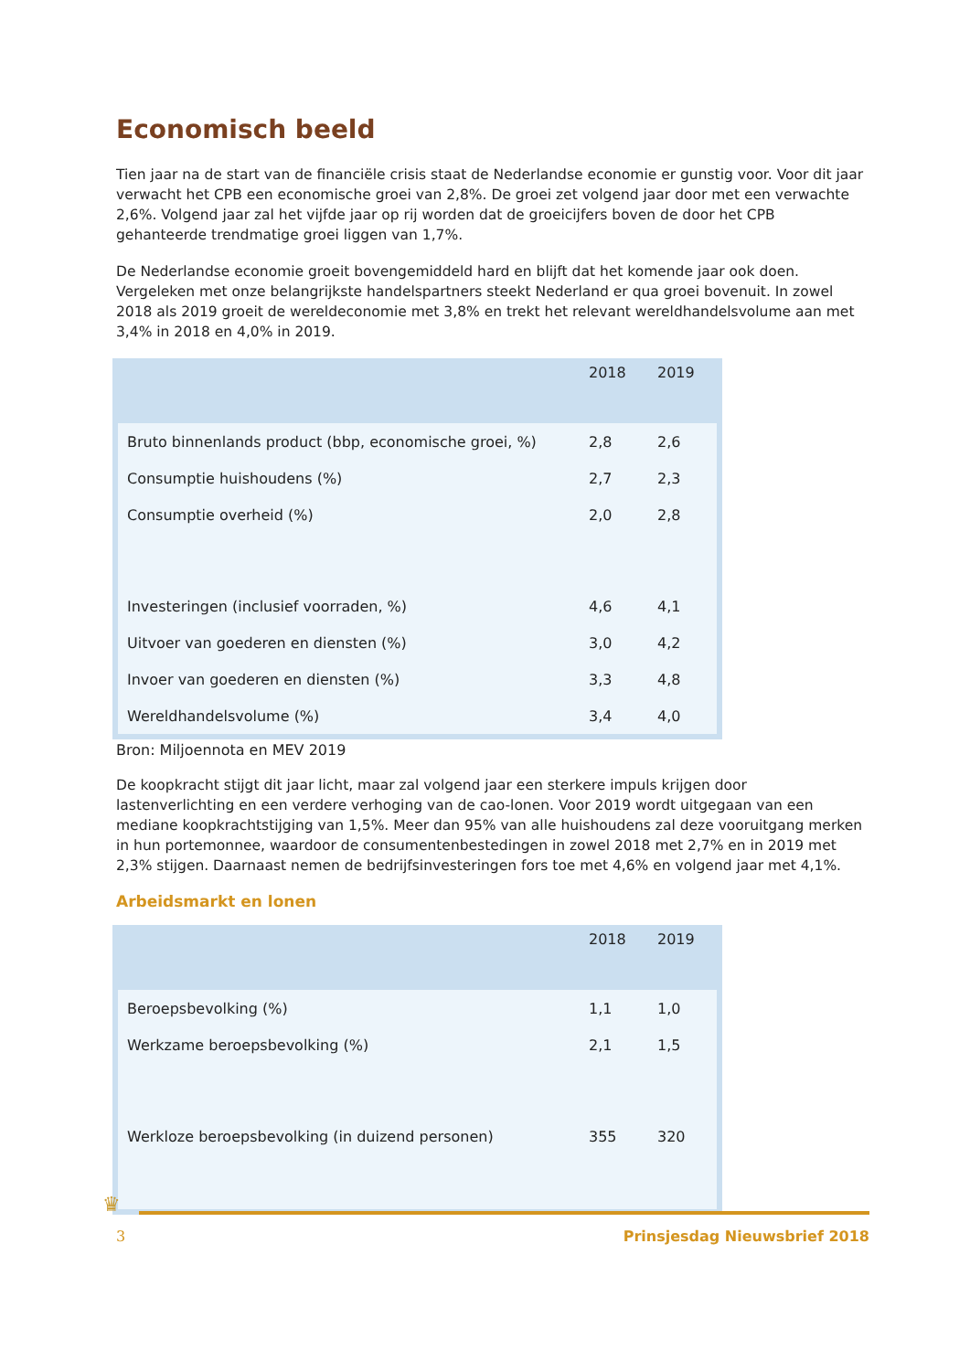Economisch beeld
Tien jaar na de start van de financiële crisis staat de Nederlandse economie er gunstig voor. Voor dit jaar verwacht het CPB een economische groei van 2,8%. De groei zet volgend jaar door met een verwachte 2,6%. Volgend jaar zal het vijfde jaar op rij worden dat de groeicijfers boven de door het CPB gehanteerde trendmatige groei liggen van 1,7%.
De Nederlandse economie groeit bovengemiddeld hard en blijft dat het komende jaar ook doen. Vergeleken met onze belangrijkste handelspartners steekt Nederland er qua groei bovenuit. In zowel 2018 als 2019 groeit de wereldeconomie met 3,8% en trekt het relevant wereldhandelsvolume aan met 3,4% in 2018 en 4,0% in 2019.
| | 2018 | 2019 |
| --- | --- | --- |
| Bruto binnenlands product (bbp, economische groei, %) | 2,8 | 2,6 |
| Consumptie huishoudens (%) | 2,7 | 2,3 |
| Consumptie overheid (%) | 2,0 | 2,8 |
| Investeringen (inclusief voorraden, %) | 4,6 | 4,1 |
| Uitvoer van goederen en diensten (%) | 3,0 | 4,2 |
| Invoer van goederen en diensten (%) | 3,3 | 4,8 |
| Wereldhandelsvolume (%) | 3,4 | 4,0 |
Bron: Miljoennota en MEV 2019
De koopkracht stijgt dit jaar licht, maar zal volgend jaar een sterkere impuls krijgen door lastenverlichting en een verdere verhoging van de cao-lonen. Voor 2019 wordt uitgegaan van een mediane koopkrachtstijging van 1,5%. Meer dan 95% van alle huishoudens zal deze vooruitgang merken in hun portemonnee, waardoor de consumentenbestedingen in zowel 2018 met 2,7% en in 2019 met 2,3% stijgen. Daarnaast nemen de bedrijfsinvesteringen fors toe met 4,6% en volgend jaar met 4,1%.
Arbeidsmarkt en lonen
| | 2018 | 2019 |
| --- | --- | --- |
| Beroepsbevolking (%) | 1,1 | 1,0 |
| Werkzame beroepsbevolking (%) | 2,1 | 1,5 |
| Werkloze beroepsbevolking (in duizend personen) | 355 | 320 |
♛
3 Prinsjesdag Nieuwsbrief 2018